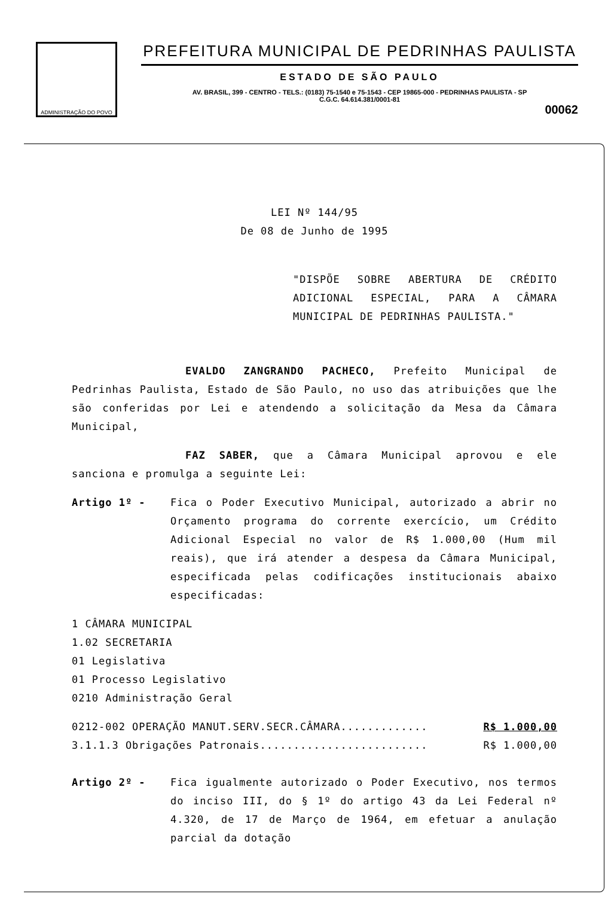ADMINISTRAÇÃO DO POVO
PREFEITURA MUNICIPAL DE PEDRINHAS PAULISTA
ESTADO DE SÃO PAULO
AV. BRASIL, 399 - CENTRO - TELS.: (0183) 75-1540 e 75-1543 - CEP 19865-000 - PEDRINHAS PAULISTA - SP
C.G.C. 64.614.381/0001-81
00062
LEI Nº 144/95
De 08 de Junho de 1995
"DISPÕE SOBRE ABERTURA DE CRÉDITO ADICIONAL ESPECIAL, PARA A CÂMARA MUNICIPAL DE PEDRINHAS PAULISTA."
EVALDO ZANGRANDO PACHECO, Prefeito Municipal de Pedrinhas Paulista, Estado de São Paulo, no uso das atribuições que lhe são conferidas por Lei e atendendo a solicitação da Mesa da Câmara Municipal,
FAZ SABER, que a Câmara Municipal aprovou e ele sanciona e promulga a seguinte Lei:
Artigo 1º - Fica o Poder Executivo Municipal, autorizado a abrir no Orçamento programa do corrente exercício, um Crédito Adicional Especial no valor de R$ 1.000,00 (Hum mil reais), que irá atender a despesa da Câmara Municipal, especificada pelas codificações institucionais abaixo especificadas:
1 CÂMARA MUNICIPAL
1.02 SECRETARIA
01 Legislativa
01 Processo Legislativo
0210 Administração Geral
0212-002 OPERAÇÃO MANUT.SERV.SECR.CÂMARA............. R$ 1.000,00
3.1.1.3 Obrigações Patronais......................... R$ 1.000,00
Artigo 2º - Fica igualmente autorizado o Poder Executivo, nos termos do inciso III, do § 1º do artigo 43 da Lei Federal nº 4.320, de 17 de Março de 1964, em efetuar a anulação parcial da dotação